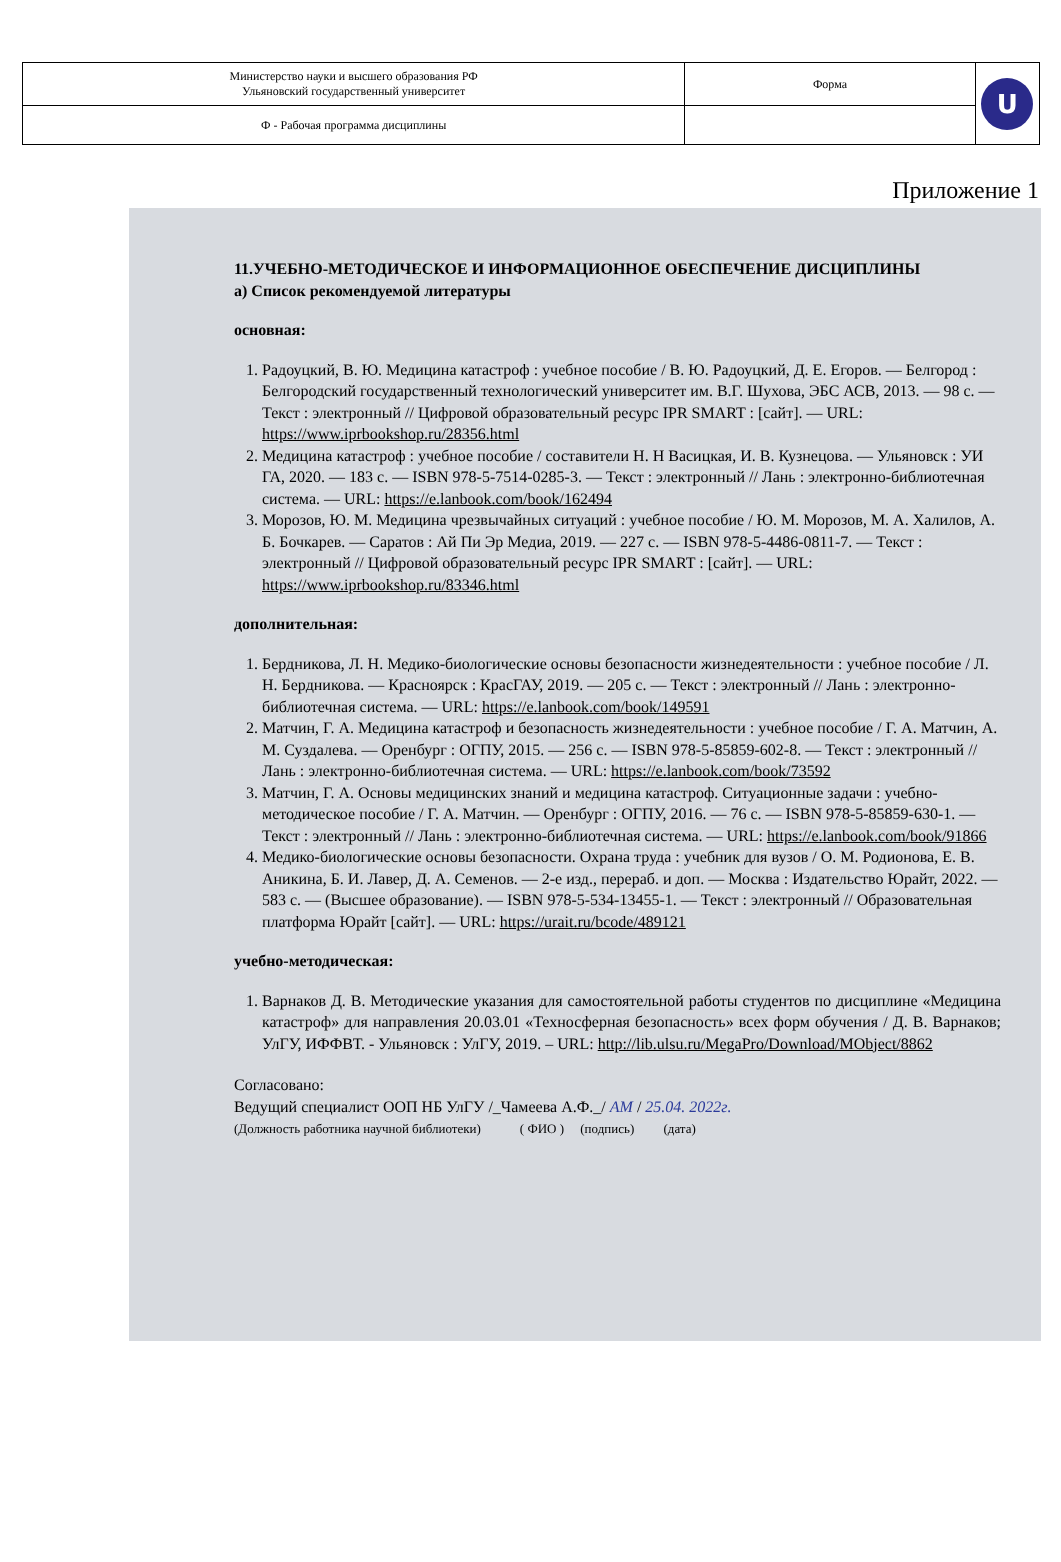| Министерство науки и высшего образования РФ Ульяновский государственный университет | Форма | U |
| Ф - Рабочая программа дисциплины | | |
Приложение 1
11.УЧЕБНО-МЕТОДИЧЕСКОЕ И ИНФОРМАЦИОННОЕ ОБЕСПЕЧЕНИЕ ДИСЦИПЛИНЫ
а) Список рекомендуемой литературы
основная:
1. Радоуцкий, В. Ю. Медицина катастроф : учебное пособие / В. Ю. Радоуцкий, Д. Е. Егоров. — Белгород : Белгородский государственный технологический университет им. В.Г. Шухова, ЭБС АСВ, 2013. — 98 с. — Текст : электронный // Цифровой образовательный ресурс IPR SMART : [сайт]. — URL: https://www.iprbookshop.ru/28356.html
2. Медицина катастроф : учебное пособие / составители Н. Н Васицкая, И. В. Кузнецова. — Ульяновск : УИ ГА, 2020. — 183 с. — ISBN 978-5-7514-0285-3. — Текст : электронный // Лань : электронно-библиотечная система. — URL: https://e.lanbook.com/book/162494
3. Морозов, Ю. М. Медицина чрезвычайных ситуаций : учебное пособие / Ю. М. Морозов, М. А. Халилов, А. Б. Бочкарев. — Саратов : Ай Пи Эр Медиа, 2019. — 227 с. — ISBN 978-5-4486-0811-7. — Текст : электронный // Цифровой образовательный ресурс IPR SMART : [сайт]. — URL: https://www.iprbookshop.ru/83346.html
дополнительная:
1. Бердникова, Л. Н. Медико-биологические основы безопасности жизнедеятельности : учебное пособие / Л. Н. Бердникова. — Красноярск : КрасГАУ, 2019. — 205 с. — Текст : электронный // Лань : электронно-библиотечная система. — URL: https://e.lanbook.com/book/149591
2. Матчин, Г. А. Медицина катастроф и безопасность жизнедеятельности : учебное пособие / Г. А. Матчин, А. М. Суздалева. — Оренбург : ОГПУ, 2015. — 256 с. — ISBN 978-5-85859-602-8. — Текст : электронный // Лань : электронно-библиотечная система. — URL: https://e.lanbook.com/book/73592
3. Матчин, Г. А. Основы медицинских знаний и медицина катастроф. Ситуационные задачи : учебно-методическое пособие / Г. А. Матчин. — Оренбург : ОГПУ, 2016. — 76 с. — ISBN 978-5-85859-630-1. — Текст : электронный // Лань : электронно-библиотечная система. — URL: https://e.lanbook.com/book/91866
4. Медико-биологические основы безопасности. Охрана труда : учебник для вузов / О. М. Родионова, Е. В. Аникина, Б. И. Лавер, Д. А. Семенов. — 2-е изд., перераб. и доп. — Москва : Издательство Юрайт, 2022. — 583 с. — (Высшее образование). — ISBN 978-5-534-13455-1. — Текст : электронный // Образовательная платформа Юрайт [сайт]. — URL: https://urait.ru/bcode/489121
учебно-методическая:
1. Варнаков Д. В. Методические указания для самостоятельной работы студентов по дисциплине «Медицина катастроф» для направления 20.03.01 «Техносферная безопасность» всех форм обучения / Д. В. Варнаков; УлГУ, ИФФВТ. - Ульяновск : УлГУ, 2019. – URL: http://lib.ulsu.ru/MegaPro/Download/MObject/8862
Согласовано:
Ведущий специалист ООП НБ УлГУ /_Чамеева А.Ф._/ АМ / 25.04. 2022г.
(Должность работника научной библиотеки) ( ФИО ) (подпись) (дата)